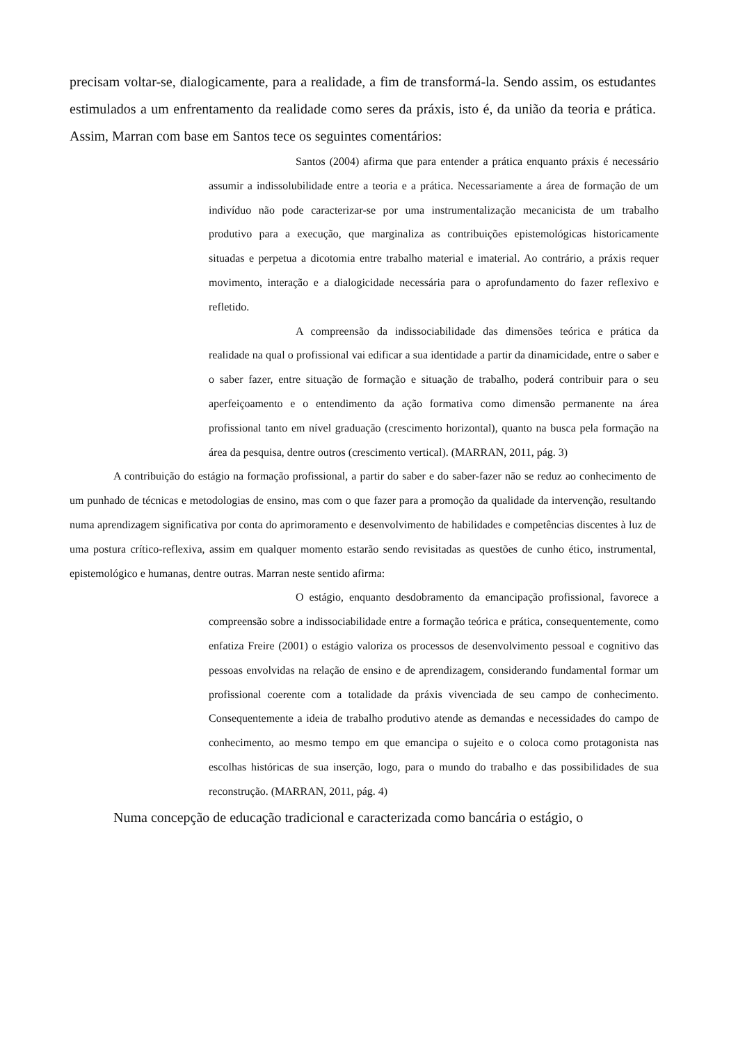precisam voltar-se, dialogicamente, para a realidade, a fim de transformá-la. Sendo assim, os estudantes estimulados a um enfrentamento da realidade como seres da práxis, isto é, da união da teoria e prática. Assim, Marran com base em Santos tece os seguintes comentários:
Santos (2004) afirma que para entender a prática enquanto práxis é necessário assumir a indissolubilidade entre a teoria e a prática. Necessariamente a área de formação de um indivíduo não pode caracterizar-se por uma instrumentalização mecanicista de um trabalho produtivo para a execução, que marginaliza as contribuições epistemológicas historicamente situadas e perpetua a dicotomia entre trabalho material e imaterial. Ao contrário, a práxis requer movimento, interação e a dialogicidade necessária para o aprofundamento do fazer reflexivo e refletido.
A compreensão da indissociabilidade das dimensões teórica e prática da realidade na qual o profissional vai edificar a sua identidade a partir da dinamicidade, entre o saber e o saber fazer, entre situação de formação e situação de trabalho, poderá contribuir para o seu aperfeiçoamento e o entendimento da ação formativa como dimensão permanente na área profissional tanto em nível graduação (crescimento horizontal), quanto na busca pela formação na área da pesquisa, dentre outros (crescimento vertical). (MARRAN, 2011, pág. 3)
A contribuição do estágio na formação profissional, a partir do saber e do saber-fazer não se reduz ao conhecimento de um punhado de técnicas e metodologias de ensino, mas com o que fazer para a promoção da qualidade da intervenção, resultando numa aprendizagem significativa por conta do aprimoramento e desenvolvimento de habilidades e competências discentes à luz de uma postura crítico-reflexiva, assim em qualquer momento estarão sendo revisitadas as questões de cunho ético, instrumental, epistemológico e humanas, dentre outras. Marran neste sentido afirma:
O estágio, enquanto desdobramento da emancipação profissional, favorece a compreensão sobre a indissociabilidade entre a formação teórica e prática, consequentemente, como enfatiza Freire (2001) o estágio valoriza os processos de desenvolvimento pessoal e cognitivo das pessoas envolvidas na relação de ensino e de aprendizagem, considerando fundamental formar um profissional coerente com a totalidade da práxis vivenciada de seu campo de conhecimento. Consequentemente a ideia de trabalho produtivo atende as demandas e necessidades do campo de conhecimento, ao mesmo tempo em que emancipa o sujeito e o coloca como protagonista nas escolhas históricas de sua inserção, logo, para o mundo do trabalho e das possibilidades de sua reconstrução. (MARRAN, 2011, pág. 4)
Numa concepção de educação tradicional e caracterizada como bancária o estágio, o